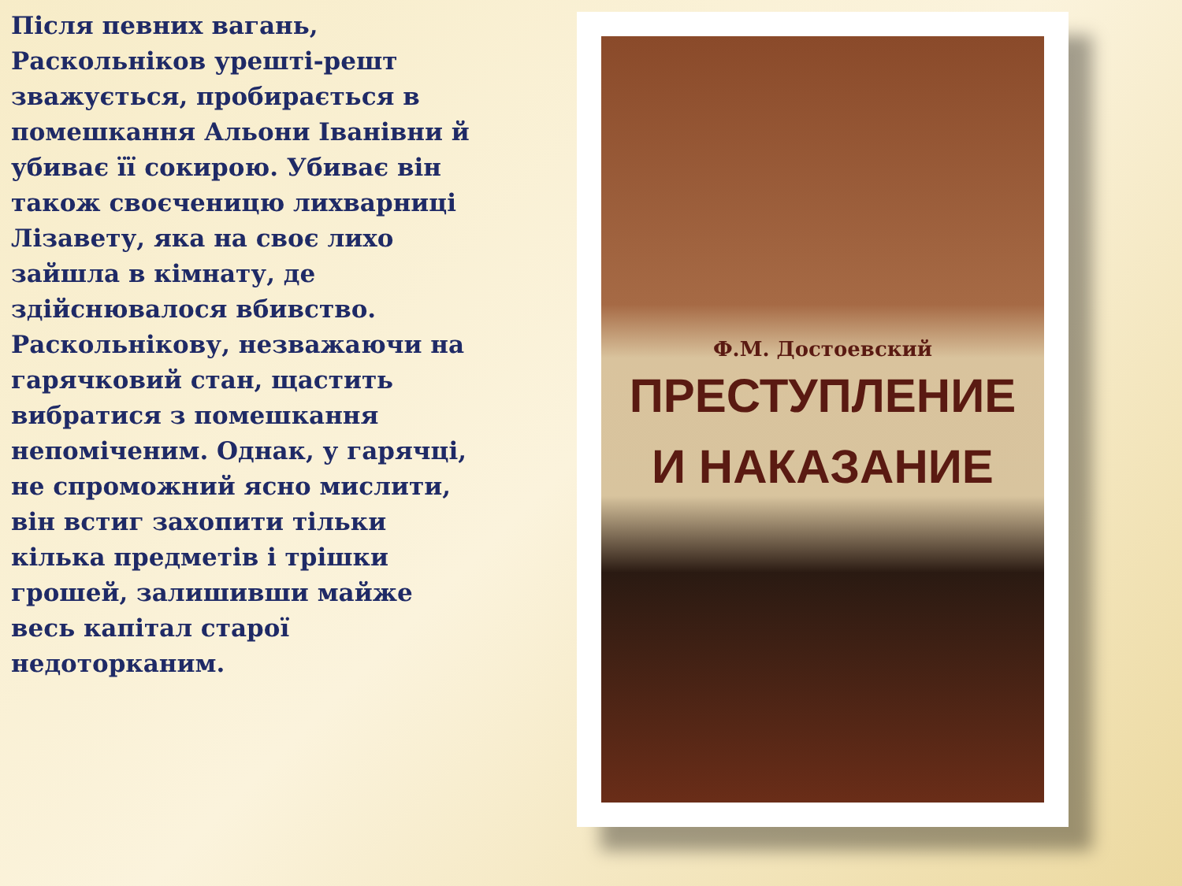Після певних вагань, Раскольніков урешті-решт зважується, пробирається в помешкання Альони Іванівни й убиває її сокирою. Убиває він також своєченицю лихварниці Лізавету, яка на своє лихо зайшла в кімнату, де здійснювалося вбивство. Раскольнікову, незважаючи на гарячковий стан, щастить вибратися з помешкання непоміченим. Однак, у гарячці, не спроможний ясно мислити, він встиг захопити тільки кілька предметів і трішки грошей, залишивши майже весь капітал старої недоторканим.
Ф.М. Достоевский
ПРЕСТУПЛЕНИЕ
И НАКАЗАНИЕ